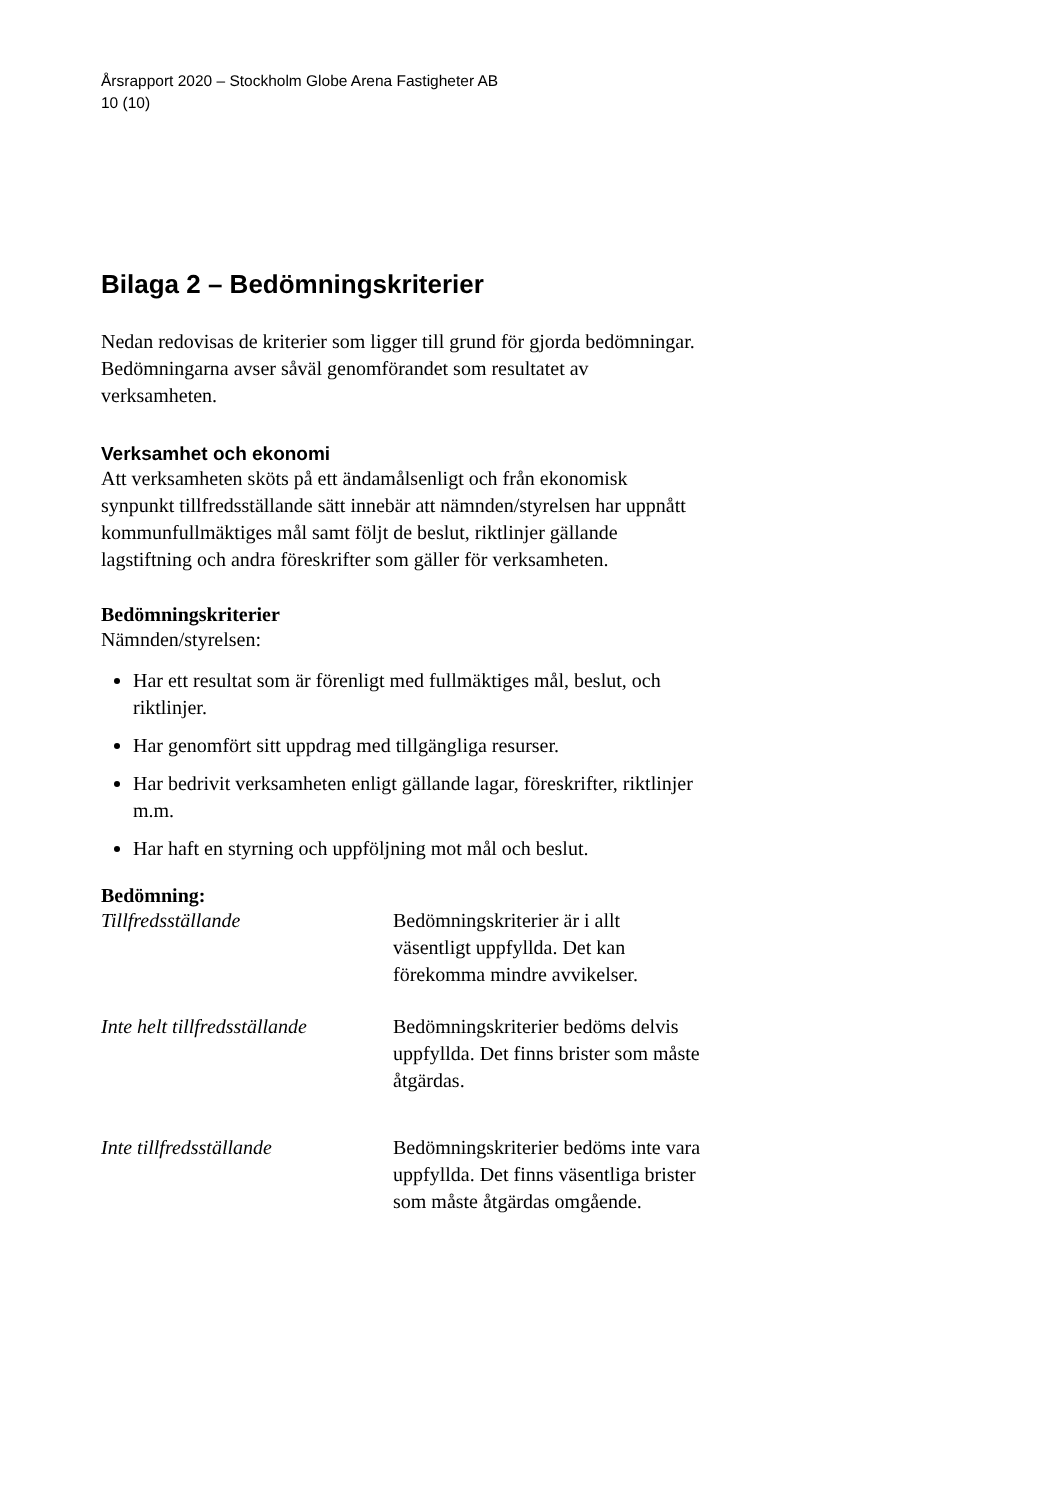Årsrapport 2020 – Stockholm Globe Arena Fastigheter AB
10 (10)
Bilaga 2 – Bedömningskriterier
Nedan redovisas de kriterier som ligger till grund för gjorda bedömningar. Bedömningarna avser såväl genomförandet som resultatet av verksamheten.
Verksamhet och ekonomi
Att verksamheten sköts på ett ändamålsenligt och från ekonomisk synpunkt tillfredsställande sätt innebär att nämnden/styrelsen har uppnått kommunfullmäktiges mål samt följt de beslut, riktlinjer gällande lagstiftning och andra föreskrifter som gäller för verksamheten.
Bedömningskriterier
Nämnden/styrelsen:
Har ett resultat som är förenligt med fullmäktiges mål, beslut, och riktlinjer.
Har genomfört sitt uppdrag med tillgängliga resurser.
Har bedrivit verksamheten enligt gällande lagar, föreskrifter, riktlinjer m.m.
Har haft en styrning och uppföljning mot mål och beslut.
Bedömning:
Tillfredsställande Bedömningskriterier är i allt väsentligt uppfyllda. Det kan förekomma mindre avvikelser.
Inte helt tillfredsställande Bedömningskriterier bedöms delvis uppfyllda. Det finns brister som måste åtgärdas.
Inte tillfredsställande Bedömningskriterier bedöms inte vara uppfyllda. Det finns väsentliga brister som måste åtgärdas omgående.